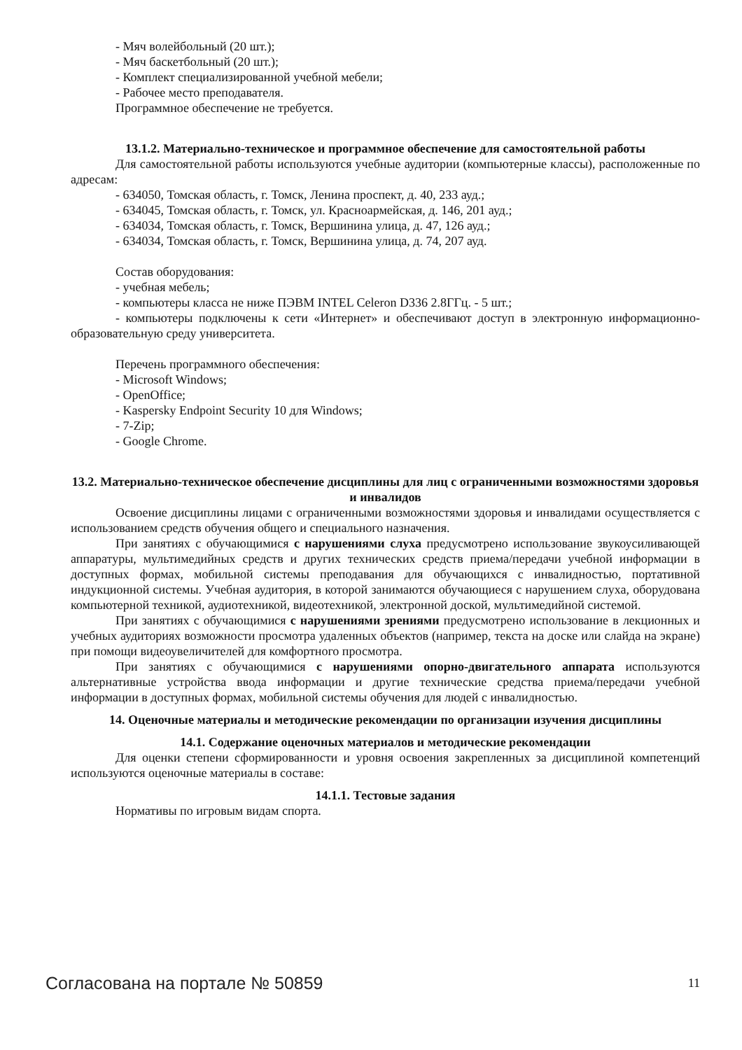- Мяч волейбольный (20 шт.);
- Мяч баскетбольный (20 шт.);
- Комплект специализированной учебной мебели;
- Рабочее место преподавателя.
Программное обеспечение не требуется.
13.1.2. Материально-техническое и программное обеспечение для самостоятельной работы
Для самостоятельной работы используются учебные аудитории (компьютерные классы), расположенные по адресам:
- 634050, Томская область, г. Томск, Ленина проспект, д. 40, 233 ауд.;
- 634045, Томская область, г. Томск, ул. Красноармейская, д. 146, 201 ауд.;
- 634034, Томская область, г. Томск, Вершинина улица, д. 47, 126 ауд.;
- 634034, Томская область, г. Томск, Вершинина улица, д. 74, 207 ауд.
Состав оборудования:
- учебная мебель;
- компьютеры класса не ниже ПЭВМ INTEL Celeron D336 2.8ГГц. - 5 шт.;
- компьютеры подключены к сети «Интернет» и обеспечивают доступ в электронную информационно-образовательную среду университета.
Перечень программного обеспечения:
- Microsoft Windows;
- OpenOffice;
- Kaspersky Endpoint Security 10 для Windows;
- 7-Zip;
- Google Chrome.
13.2. Материально-техническое обеспечение дисциплины для лиц с ограниченными возможностями здоровья и инвалидов
Освоение дисциплины лицами с ограниченными возможностями здоровья и инвалидами осуществляется с использованием средств обучения общего и специального назначения.
При занятиях с обучающимися с нарушениями слуха предусмотрено использование звукоусиливающей аппаратуры, мультимедийных средств и других технических средств приема/передачи учебной информации в доступных формах, мобильной системы преподавания для обучающихся с инвалидностью, портативной индукционной системы. Учебная аудитория, в которой занимаются обучающиеся с нарушением слуха, оборудована компьютерной техникой, аудиотехникой, видеотехникой, электронной доской, мультимедийной системой.
При занятиях с обучающимися с нарушениями зрениями предусмотрено использование в лекционных и учебных аудиториях возможности просмотра удаленных объектов (например, текста на доске или слайда на экране) при помощи видеоувеличителей для комфортного просмотра.
При занятиях с обучающимися с нарушениями опорно-двигательного аппарата используются альтернативные устройства ввода информации и другие технические средства приема/передачи учебной информации в доступных формах, мобильной системы обучения для людей с инвалидностью.
14. Оценочные материалы и методические рекомендации по организации изучения дисциплины
14.1. Содержание оценочных материалов и методические рекомендации
Для оценки степени сформированности и уровня освоения закрепленных за дисциплиной компетенций используются оценочные материалы в составе:
14.1.1. Тестовые задания
Нормативы по игровым видам спорта.
Согласована на портале № 50859 11